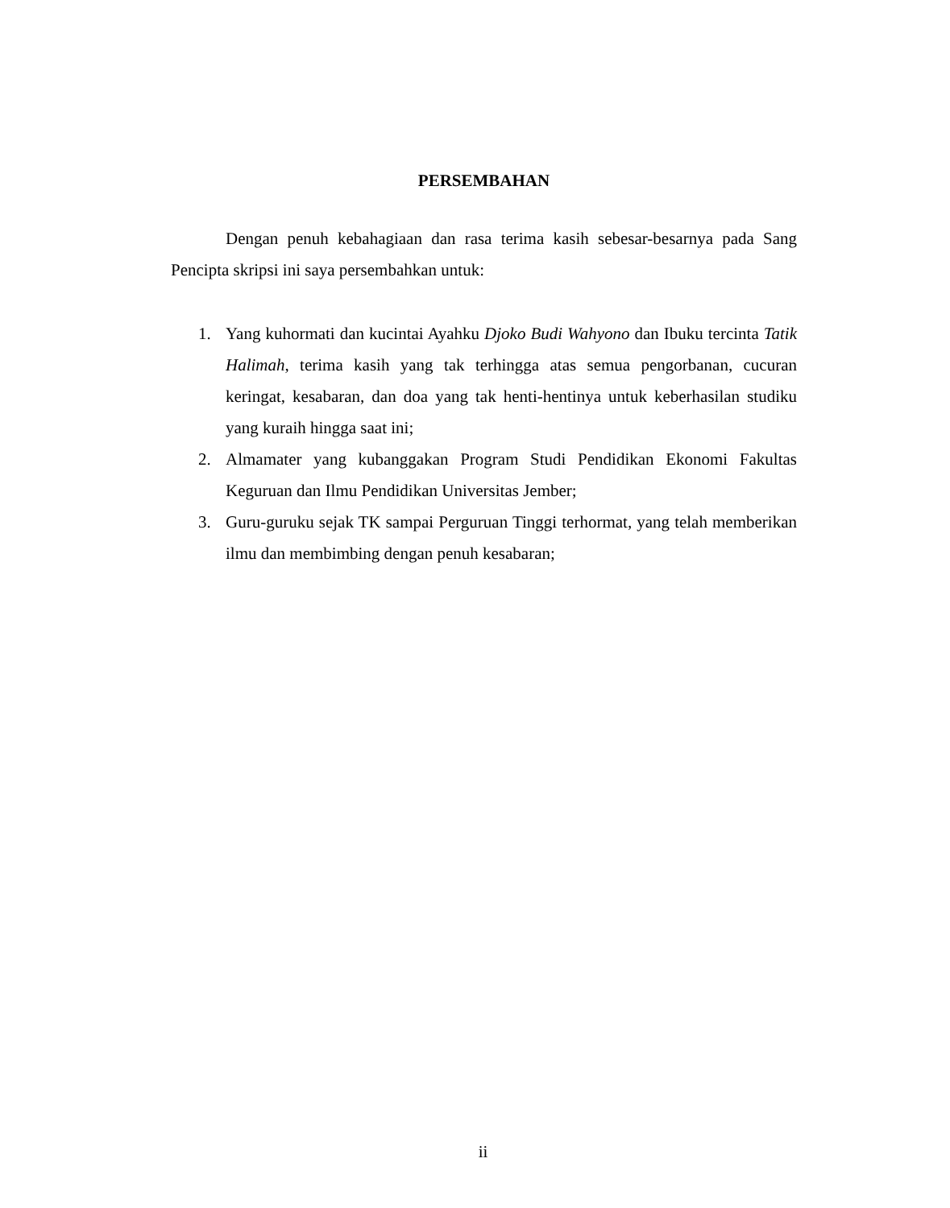PERSEMBAHAN
Dengan penuh kebahagiaan dan rasa terima kasih sebesar-besarnya pada Sang Pencipta skripsi ini saya persembahkan untuk:
1. Yang kuhormati dan kucintai Ayahku Djoko Budi Wahyono dan Ibuku tercinta Tatik Halimah, terima kasih yang tak terhingga atas semua pengorbanan, cucuran keringat, kesabaran, dan doa yang tak henti-hentinya untuk keberhasilan studiku yang kuraih hingga saat ini;
2. Almamater yang kubanggakan Program Studi Pendidikan Ekonomi Fakultas Keguruan dan Ilmu Pendidikan Universitas Jember;
3. Guru-guruku sejak TK sampai Perguruan Tinggi terhormat, yang telah memberikan ilmu dan membimbing dengan penuh kesabaran;
ii